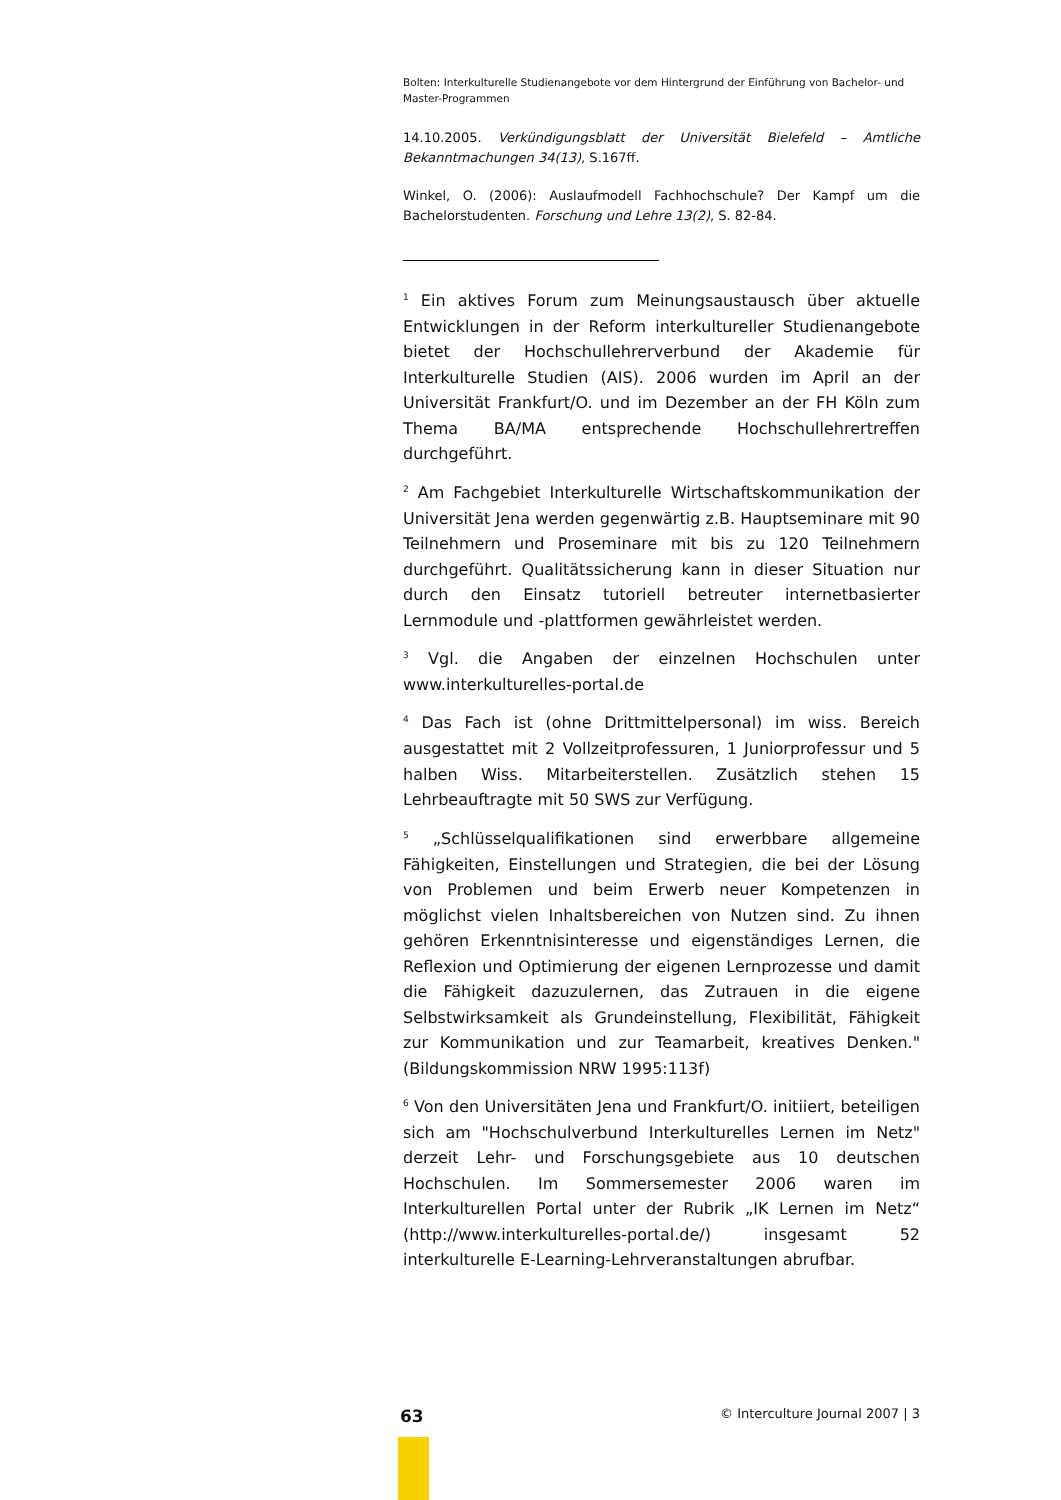Bolten: Interkulturelle Studienangebote vor dem Hintergrund der Einführung von Bachelor- und Master-Programmen
14.10.2005. Verkündigungsblatt der Universität Bielefeld – Amtliche Bekanntmachungen 34(13), S.167ff.
Winkel, O. (2006): Auslaufmodell Fachhochschule? Der Kampf um die Bachelorstudenten. Forschung und Lehre 13(2), S. 82-84.
<sup>1</sup> Ein aktives Forum zum Meinungsaustausch über aktuelle Entwicklungen in der Reform interkultureller Studienangebote bietet der Hochschullehrerverbund der Akademie für Interkulturelle Studien (AIS). 2006 wurden im April an der Universität Frankfurt/O. und im Dezember an der FH Köln zum Thema BA/MA entsprechende Hochschullehrertreffen durchgeführt.
<sup>2</sup> Am Fachgebiet Interkulturelle Wirtschaftskommunikation der Universität Jena werden gegenwärtig z.B. Hauptseminare mit 90 Teilnehmern und Proseminare mit bis zu 120 Teilnehmern durchgeführt. Qualitätssicherung kann in dieser Situation nur durch den Einsatz tutoriell betreuter internetbasierter Lernmodule und -plattformen gewährleistet werden.
<sup>3</sup> Vgl. die Angaben der einzelnen Hochschulen unter www.interkulturelles-portal.de
<sup>4</sup> Das Fach ist (ohne Drittmittelpersonal) im wiss. Bereich ausgestattet mit 2 Vollzeitprofessuren, 1 Juniorprofessur und 5 halben Wiss. Mitarbeiterstellen. Zusätzlich stehen 15 Lehrbeauftragte mit 50 SWS zur Verfügung.
<sup>5</sup> „Schlüsselqualifikationen sind erwerbbare allgemeine Fähigkeiten, Einstellungen und Strategien, die bei der Lösung von Problemen und beim Erwerb neuer Kompetenzen in möglichst vielen Inhaltsbereichen von Nutzen sind. Zu ihnen gehören Erkenntnisinteresse und eigenständiges Lernen, die Reflexion und Optimierung der eigenen Lernprozesse und damit die Fähigkeit dazuzulernen, das Zutrauen in die eigene Selbstwirksamkeit als Grundeinstellung, Flexibilität, Fähigkeit zur Kommunikation und zur Teamarbeit, kreatives Denken." (Bildungskommission NRW 1995:113f)
<sup>6</sup> Von den Universitäten Jena und Frankfurt/O. initiiert, beteiligen sich am "Hochschulverbund Interkulturelles Lernen im Netz" derzeit Lehr- und Forschungsgebiete aus 10 deutschen Hochschulen. Im Sommersemester 2006 waren im Interkulturellen Portal unter der Rubrik „IK Lernen im Netz“ (http://www.interkulturelles-portal.de/) insgesamt 52 interkulturelle E-Learning-Lehrveranstaltungen abrufbar.
63 © Interculture Journal 2007 | 3